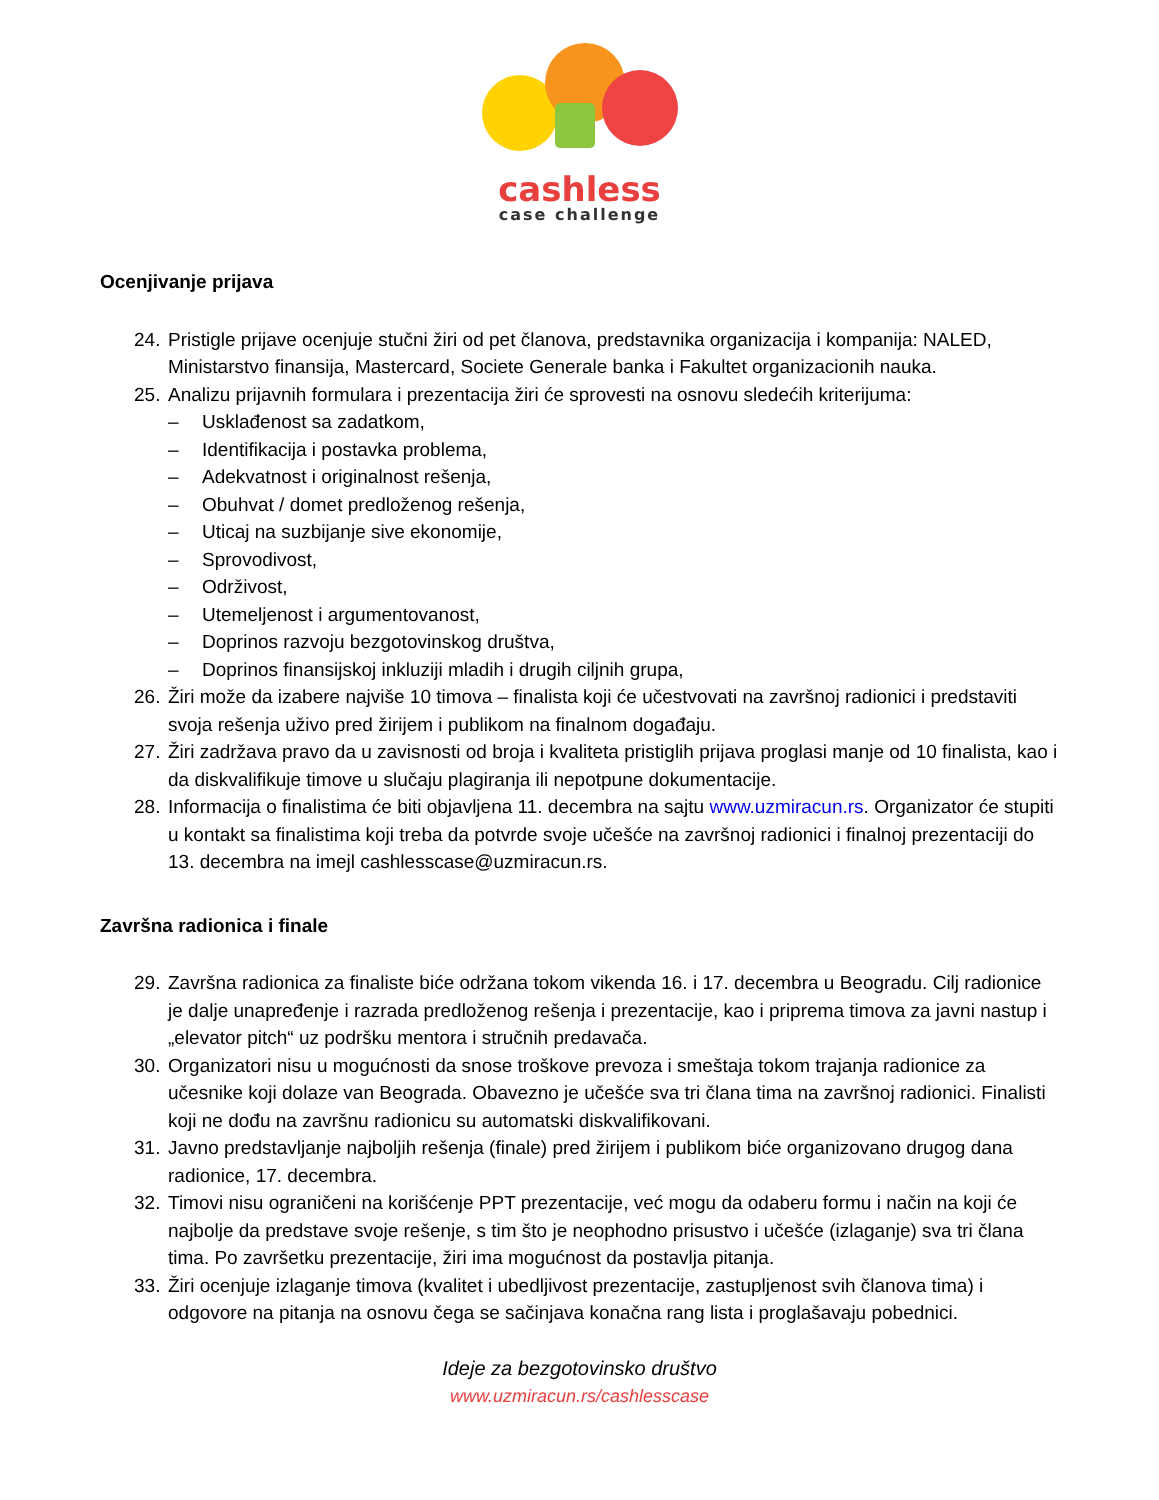cashless
case challenge
Ocenjivanje prijava
24. Pristigle prijave ocenjuje stučni žiri od pet članova, predstavnika organizacija i kompanija: NALED, Ministarstvo finansija, Mastercard, Societe Generale banka i Fakultet organizacionih nauka.
25. Analizu prijavnih formulara i prezentacija žiri će sprovesti na osnovu sledećih kriterijuma:
– Usklađenost sa zadatkom,
– Identifikacija i postavka problema,
– Adekvatnost i originalnost rešenja,
– Obuhvat / domet predloženog rešenja,
– Uticaj na suzbijanje sive ekonomije,
– Sprovodivost,
– Održivost,
– Utemeljenost i argumentovanost,
– Doprinos razvoju bezgotovinskog društva,
– Doprinos finansijskoj inkluziji mladih i drugih ciljnih grupa,
26. Žiri može da izabere najviše 10 timova – finalista koji će učestvovati na završnoj radionici i predstaviti svoja rešenja uživo pred žirijem i publikom na finalnom događaju.
27. Žiri zadržava pravo da u zavisnosti od broja i kvaliteta pristiglih prijava proglasi manje od 10 finalista, kao i da diskvalifikuje timove u slučaju plagiranja ili nepotpune dokumentacije.
28. Informacija o finalistima će biti objavljena 11. decembra na sajtu www.uzmiracun.rs. Organizator će stupiti u kontakt sa finalistima koji treba da potvrde svoje učešće na završnoj radionici i finalnoj prezentaciji do 13. decembra na imejl cashlesscase@uzmiracun.rs.
Završna radionica i finale
29. Završna radionica za finaliste biće održana tokom vikenda 16. i 17. decembra u Beogradu. Cilj radionice je dalje unapređenje i razrada predloženog rešenja i prezentacije, kao i priprema timova za javni nastup i „elevator pitch“ uz podršku mentora i stručnih predavača.
30. Organizatori nisu u mogućnosti da snose troškove prevoza i smeštaja tokom trajanja radionice za učesnike koji dolaze van Beograda. Obavezno je učešće sva tri člana tima na završnoj radionici. Finalisti koji ne dođu na završnu radionicu su automatski diskvalifikovani.
31. Javno predstavljanje najboljih rešenja (finale) pred žirijem i publikom biće organizovano drugog dana radionice, 17. decembra.
32. Timovi nisu ograničeni na korišćenje PPT prezentacije, već mogu da odaberu formu i način na koji će najbolje da predstave svoje rešenje, s tim što je neophodno prisustvo i učešće (izlaganje) sva tri člana tima. Po završetku prezentacije, žiri ima mogućnost da postavlja pitanja.
33. Žiri ocenjuje izlaganje timova (kvalitet i ubedljivost prezentacije, zastupljenost svih članova tima) i odgovore na pitanja na osnovu čega se sačinjava konačna rang lista i proglašavaju pobednici.
Ideje za bezgotovinsko društvo
www.uzmiracun.rs/cashlesscase